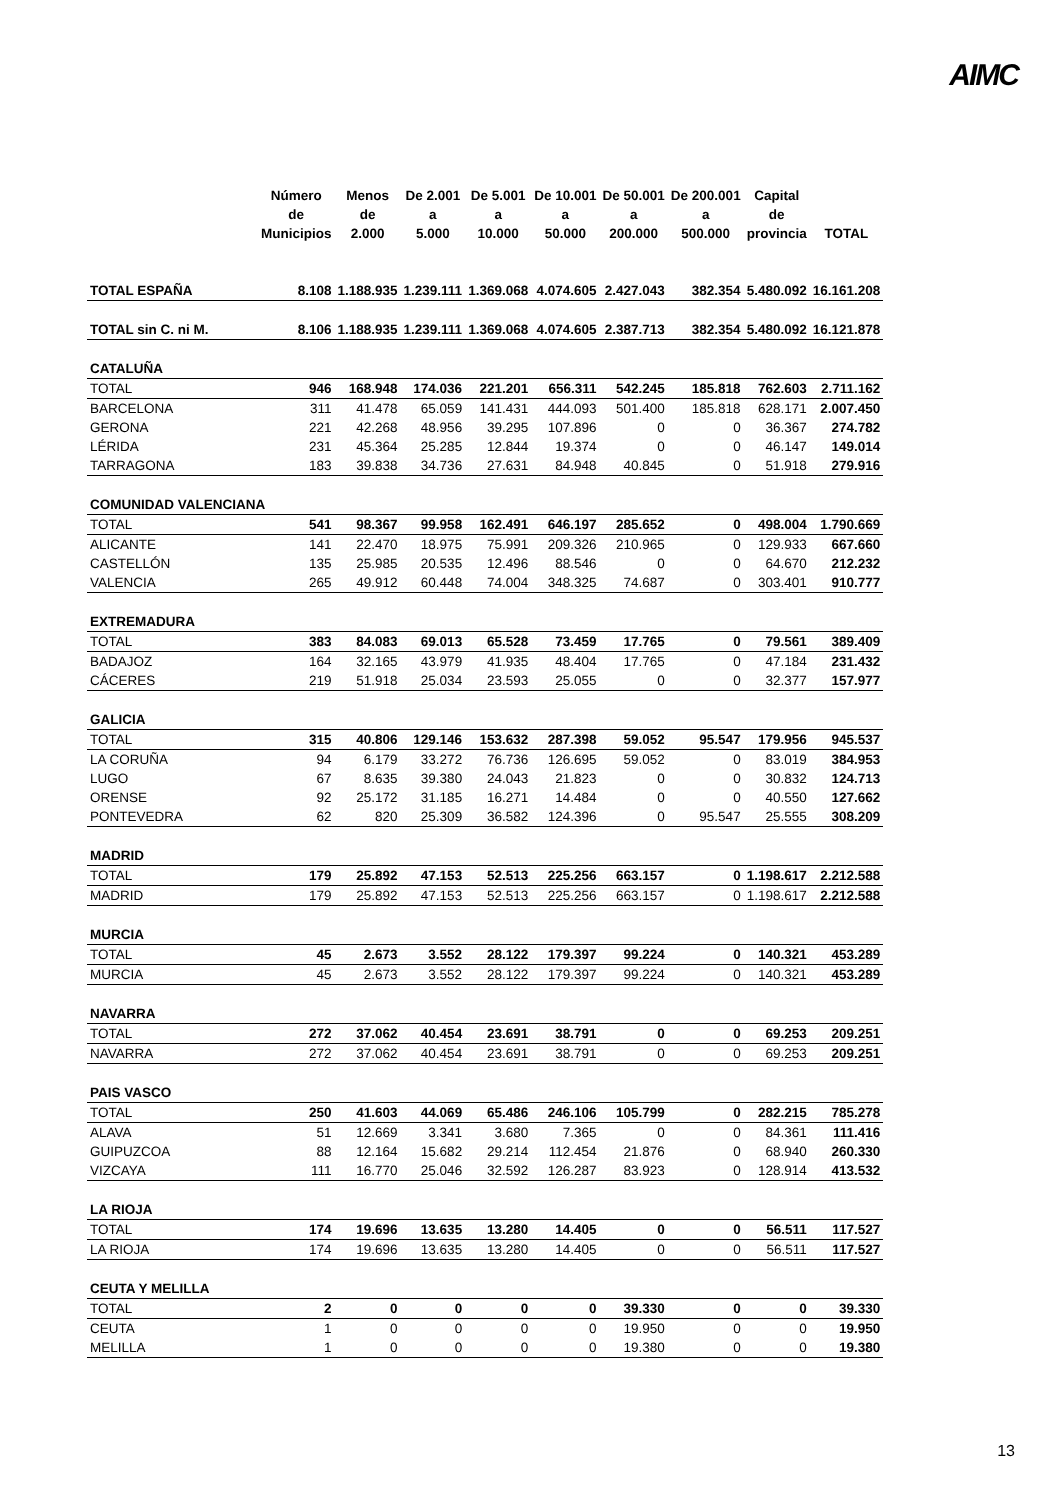AIMC
| | Número de Municipios | Menos de 2.000 | De 2.001 a 5.000 | De 5.001 a 10.000 | De 10.001 a 50.000 | De 50.001 a 200.000 | De 200.001 a 500.000 | Capital de provincia | TOTAL |
| --- | --- | --- | --- | --- | --- | --- | --- | --- | --- |
| TOTAL ESPAÑA | 8.108 | 1.188.935 | 1.239.111 | 1.369.068 | 4.074.605 | 2.427.043 | 382.354 | 5.480.092 | 16.161.208 |
| TOTAL sin C. ni M. | 8.106 | 1.188.935 | 1.239.111 | 1.369.068 | 4.074.605 | 2.387.713 | 382.354 | 5.480.092 | 16.121.878 |
| CATALUÑA | | | | | | | | | |
| TOTAL | 946 | 168.948 | 174.036 | 221.201 | 656.311 | 542.245 | 185.818 | 762.603 | 2.711.162 |
| BARCELONA | 311 | 41.478 | 65.059 | 141.431 | 444.093 | 501.400 | 185.818 | 628.171 | 2.007.450 |
| GERONA | 221 | 42.268 | 48.956 | 39.295 | 107.896 | 0 | 0 | 36.367 | 274.782 |
| LÉRIDA | 231 | 45.364 | 25.285 | 12.844 | 19.374 | 0 | 0 | 46.147 | 149.014 |
| TARRAGONA | 183 | 39.838 | 34.736 | 27.631 | 84.948 | 40.845 | 0 | 51.918 | 279.916 |
| COMUNIDAD VALENCIANA | | | | | | | | | |
| TOTAL | 541 | 98.367 | 99.958 | 162.491 | 646.197 | 285.652 | 0 | 498.004 | 1.790.669 |
| ALICANTE | 141 | 22.470 | 18.975 | 75.991 | 209.326 | 210.965 | 0 | 129.933 | 667.660 |
| CASTELLÓN | 135 | 25.985 | 20.535 | 12.496 | 88.546 | 0 | 0 | 64.670 | 212.232 |
| VALENCIA | 265 | 49.912 | 60.448 | 74.004 | 348.325 | 74.687 | 0 | 303.401 | 910.777 |
| EXTREMADURA | | | | | | | | | |
| TOTAL | 383 | 84.083 | 69.013 | 65.528 | 73.459 | 17.765 | 0 | 79.561 | 389.409 |
| BADAJOZ | 164 | 32.165 | 43.979 | 41.935 | 48.404 | 17.765 | 0 | 47.184 | 231.432 |
| CÁCERES | 219 | 51.918 | 25.034 | 23.593 | 25.055 | 0 | 0 | 32.377 | 157.977 |
| GALICIA | | | | | | | | | |
| TOTAL | 315 | 40.806 | 129.146 | 153.632 | 287.398 | 59.052 | 95.547 | 179.956 | 945.537 |
| LA CORUÑA | 94 | 6.179 | 33.272 | 76.736 | 126.695 | 59.052 | 0 | 83.019 | 384.953 |
| LUGO | 67 | 8.635 | 39.380 | 24.043 | 21.823 | 0 | 0 | 30.832 | 124.713 |
| ORENSE | 92 | 25.172 | 31.185 | 16.271 | 14.484 | 0 | 0 | 40.550 | 127.662 |
| PONTEVEDRA | 62 | 820 | 25.309 | 36.582 | 124.396 | 0 | 95.547 | 25.555 | 308.209 |
| MADRID | | | | | | | | | |
| TOTAL | 179 | 25.892 | 47.153 | 52.513 | 225.256 | 663.157 | 0 | 1.198.617 | 2.212.588 |
| MADRID | 179 | 25.892 | 47.153 | 52.513 | 225.256 | 663.157 | 0 | 1.198.617 | 2.212.588 |
| MURCIA | | | | | | | | | |
| TOTAL | 45 | 2.673 | 3.552 | 28.122 | 179.397 | 99.224 | 0 | 140.321 | 453.289 |
| MURCIA | 45 | 2.673 | 3.552 | 28.122 | 179.397 | 99.224 | 0 | 140.321 | 453.289 |
| NAVARRA | | | | | | | | | |
| TOTAL | 272 | 37.062 | 40.454 | 23.691 | 38.791 | 0 | 0 | 69.253 | 209.251 |
| NAVARRA | 272 | 37.062 | 40.454 | 23.691 | 38.791 | 0 | 0 | 69.253 | 209.251 |
| PAIS VASCO | | | | | | | | | |
| TOTAL | 250 | 41.603 | 44.069 | 65.486 | 246.106 | 105.799 | 0 | 282.215 | 785.278 |
| ALAVA | 51 | 12.669 | 3.341 | 3.680 | 7.365 | 0 | 0 | 84.361 | 111.416 |
| GUIPUZCOA | 88 | 12.164 | 15.682 | 29.214 | 112.454 | 21.876 | 0 | 68.940 | 260.330 |
| VIZCAYA | 111 | 16.770 | 25.046 | 32.592 | 126.287 | 83.923 | 0 | 128.914 | 413.532 |
| LA RIOJA | | | | | | | | | |
| TOTAL | 174 | 19.696 | 13.635 | 13.280 | 14.405 | 0 | 0 | 56.511 | 117.527 |
| LA RIOJA | 174 | 19.696 | 13.635 | 13.280 | 14.405 | 0 | 0 | 56.511 | 117.527 |
| CEUTA Y MELILLA | | | | | | | | | |
| TOTAL | 2 | 0 | 0 | 0 | 0 | 39.330 | 0 | 0 | 39.330 |
| CEUTA | 1 | 0 | 0 | 0 | 0 | 19.950 | 0 | 0 | 19.950 |
| MELILLA | 1 | 0 | 0 | 0 | 0 | 19.380 | 0 | 0 | 19.380 |
13